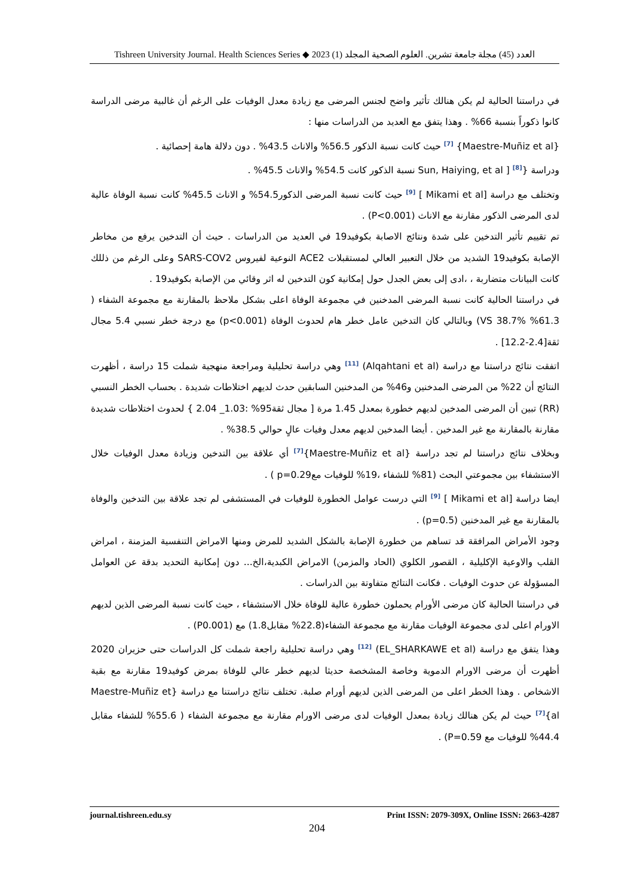Tishreen University Journal. Health Sciences Series ◆ 2023 (1) العدد (45) مجلة جامعة تشرين. العلوم الصحية المجلد
في دراستنا الحالية لم يكن هنالك تأثير واضح لجنس المرضى مع زيادة معدل الوفيات على الرغم أن غالبية مرضى الدراسة كانوا ذكوراً بنسبة 66% . وهذا يتفق مع العديد من الدراسات منها :
{Maestre-Muñiz et al} <sup>[7]</sup> حيث كانت نسبة الذكور 56.5% والاناث 43.5% . دون دلالة هامة إحصائية .
ودراسة {Sun, Haiying, et al ] <sup>[8]</sup> نسبة الذكور كانت 54.5% والاناث 45.5% .
وتختلف مع دراسة [Mikami et al ] <sup>[9]</sup> حيث كانت نسبة المرضى الذكور54.5% و الاناث 45.5% كانت نسبة الوفاة عالية لدى المرضى الذكور مقارنة مع الاناث (P<0.001) .
تم تقييم تأثير التدخين على شدة ونتائج الاصابة بكوفيد19 في العديد من الدراسات . حيث أن التدخين يرفع من مخاطر الإصابة بكوفيد19 الشديد من خلال التعبير العالي لمستقبلات ACE2 النوعية لفيروس SARS-COV2 وعلى الرغم من ذللك كانت البيانات متضاربة ، ،ادى إلى بعض الجدل حول إمكانية كون التدخين له اثر وقائي من الإصابة بكوفيد19 .
في دراستنا الحالية كانت نسبة المرضى المدخنين في مجموعة الوفاة اعلى بشكل ملاحظ بالمقارنة مع مجموعة الشفاء ( 61.3% VS 38.7%) وبالتالي كان التدخين عامل خطر هام لحدوث الوفاة (p<0.001) مع درجة خطر نسبي 5.4 مجال ثقة[2.4-12.2] .
اتفقت نتائج دراستنا مع دراسة (Alqahtani et al) <sup>[11]</sup> وهي دراسة تحليلية ومراجعة منهجية شملت 15 دراسة ، أظهرت النتائج أن 22% من المرضى المدخنين و46% من المدخنين السابقين حدث لديهم اختلاطات شديدة . بحساب الخطر النسبي (RR) تبين أن المرضى المدخين لديهم خطورة بمعدل 1.45 مرة [ مجال ثقة95% :1.03_ 2.04 } لحدوث اختلاطات شديدة مقارنة بالمقارنة مع غير المدخين . أيضا المدخين لديهم معدل وفيات عالٍ حوالي 38.5% .
وبخلاف نتائج دراستنا لم تجد دراسة {Maestre-Muñiz et al}<sup>[7]</sup> أي علاقة بين التدخين وزيادة معدل الوفيات خلال الاستشفاء بين مجموعتي البحث (81% للشفاء ،19% للوفيات معp=0.29 ) .
ايضا دراسة [Mikami et al ] <sup>[9]</sup> التي درست عوامل الخطورة للوفيات في المستشفى لم تجد علاقة بين التدخين والوفاة بالمقارنة مع غير المدخنين (p=0.5) .
وجود الأمراض المرافقة قد تساهم من خطورة الإصابة بالشكل الشديد للمرض ومنها الامراض التنفسية المزمنة ، امراض القلب والاوعية الإكليلية ، القصور الكلوي (الحاد والمزمن) الامراض الكبدية،الخ... دون إمكانية التحديد بدقة عن العوامل المسؤولة عن حدوث الوفيات . فكانت النتائج متفاوتة بين الدراسات .
في دراستنا الحالية كان مرضى الأورام يحملون خطورة عالية للوفاة خلال الاستشفاء ، حيث كانت نسبة المرضى الذين لديهم الاورام اعلى لدى مجموعة الوفيات مقارنة مع مجموعة الشفاء(22.8% مقابل1.8) مع (P0.001) .
وهذا يتفق مع دراسة (EL_SHARKAWE et al) <sup>[12]</sup> وهي دراسة تحليلية راجعة شملت كل الدراسات حتى حزيران 2020 أظهرت أن مرضى الاورام الدموية وخاصة المشخصة حديثا لديهم خطر عالي للوفاة بمرض كوفيد19 مقارنة مع بقية الاشخاص . وهذا الخطر اعلى من المرضى الذين لديهم أورام صلبة. تختلف نتائج دراستنا مع دراسة {Maestre-Muñiz et al}<sup>[7]</sup> حيث لم يكن هنالك زيادة بمعدل الوفيات لدى مرضى الاورام مقارنة مع مجموعة الشفاء ( 55.6% للشفاء مقابل 44.4% للوفيات مع P=0.59) .
journal.tishreen.edu.sy Print ISSN: 2079-309X, Online ISSN: 2663-4287
204